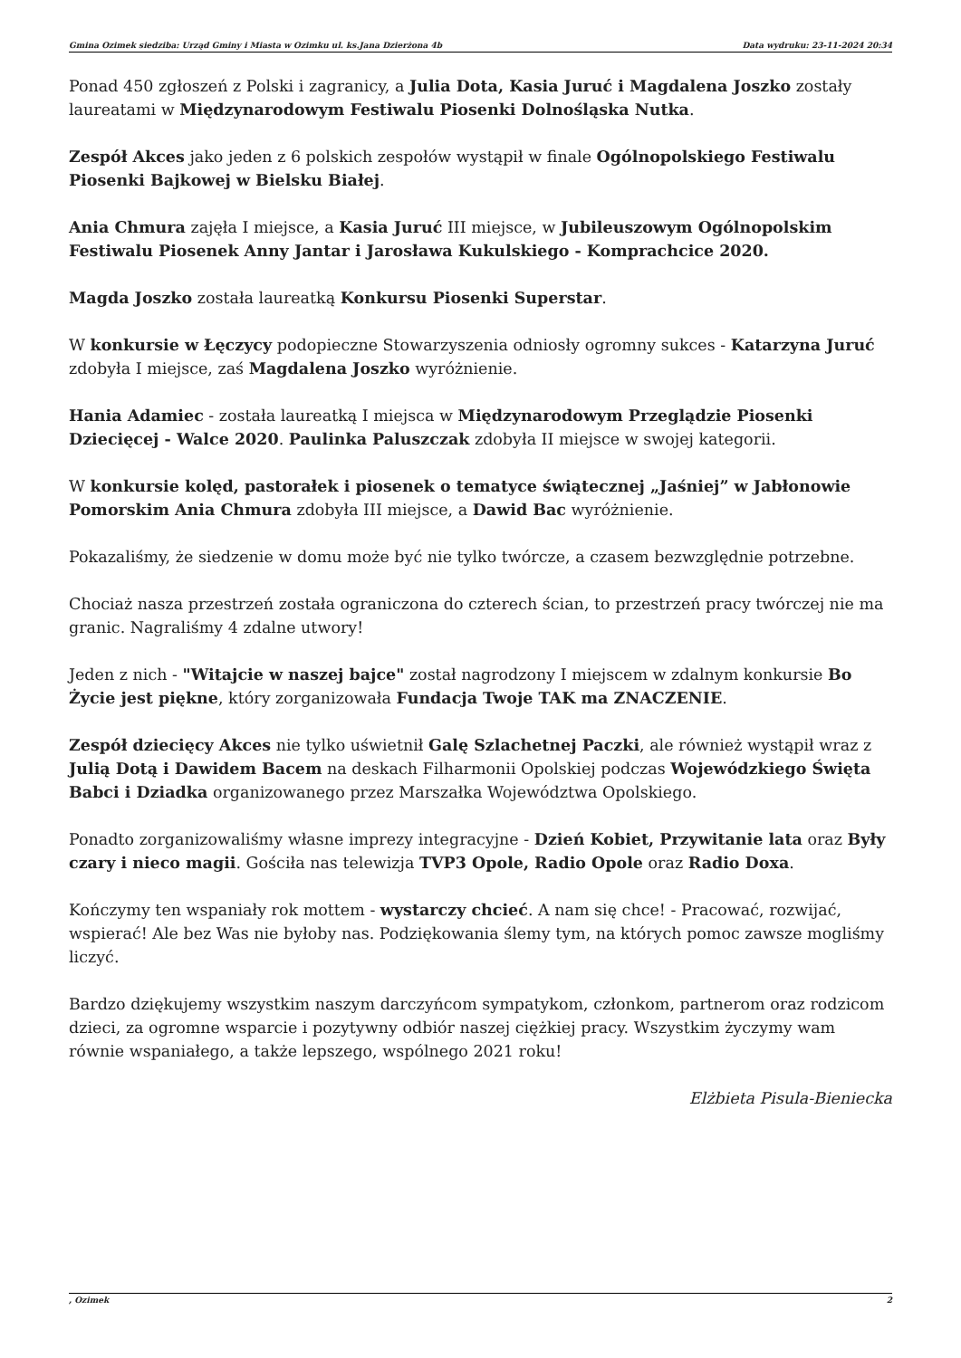Gmina Ozimek siedziba: Urząd Gminy i Miasta w Ozimku ul. ks.Jana Dzierżona 4b Data wydruku: 23-11-2024 20:34
Ponad 450 zgłoszeń z Polski i zagranicy, a Julia Dota, Kasia Juruć i Magdalena Joszko zostały laureatami w Międzynarodowym Festiwalu Piosenki Dolnośląska Nutka.
Zespół Akces jako jeden z 6 polskich zespołów wystąpił w finale Ogólnopolskiego Festiwalu Piosenki Bajkowej w Bielsku Białej.
Ania Chmura zajęła I miejsce, a Kasia Juruć III miejsce, w Jubileuszowym Ogólnopolskim Festiwalu Piosenek Anny Jantar i Jarosława Kukulskiego - Komprachcice 2020.
Magda Joszko została laureatką Konkursu Piosenki Superstar.
W konkursie w Łęczycy podopieczne Stowarzyszenia odniosły ogromny sukces - Katarzyna Juruć zdobyła I miejsce, zaś Magdalena Joszko wyróżnienie.
Hania Adamiec - została laureatką I miejsca w Międzynarodowym Przeglądzie Piosenki Dziecięcej - Walce 2020. Paulinka Paluszczak zdobyła II miejsce w swojej kategorii.
W konkursie kolęd, pastorałek i piosenek o tematyce świątecznej „Jaśniej” w Jabłonowie Pomorskim Ania Chmura zdobyła III miejsce, a Dawid Bac wyróżnienie.
Pokazaliśmy, że siedzenie w domu może być nie tylko twórcze, a czasem bezwzględnie potrzebne.
Chociaż nasza przestrzeń została ograniczona do czterech ścian, to przestrzeń pracy twórczej nie ma granic. Nagraliśmy 4 zdalne utwory!
Jeden z nich - "Witajcie w naszej bajce" został nagrodzony I miejscem w zdalnym konkursie Bo Życie jest piękne, który zorganizowała Fundacja Twoje TAK ma ZNACZENIE.
Zespół dziecięcy Akces nie tylko uświetnił Galę Szlachetnej Paczki, ale również wystąpił wraz z Julią Dotą i Dawidem Bacem na deskach Filharmonii Opolskiej podczas Wojewódzkiego Święta Babci i Dziadka organizowanego przez Marszałka Województwa Opolskiego.
Ponadto zorganizowaliśmy własne imprezy integracyjne - Dzień Kobiet, Przywitanie lata oraz Były czary i nieco magii. Gościła nas telewizja TVP3 Opole, Radio Opole oraz Radio Doxa.
Kończymy ten wspaniały rok mottem - wystarczy chcieć. A nam się chce! - Pracować, rozwijać, wspierać! Ale bez Was nie byłoby nas. Podziękowania ślemy tym, na których pomoc zawsze mogliśmy liczyć.
Bardzo dziękujemy wszystkim naszym darczyńcom sympatykom, członkom, partnerom oraz rodzicom dzieci, za ogromne wsparcie i pozytywny odbiór naszej ciężkiej pracy. Wszystkim życzymy wam równie wspaniałego, a także lepszego, wspólnego 2021 roku!
Elżbieta Pisula-Bieniecka
, Ozimek 2